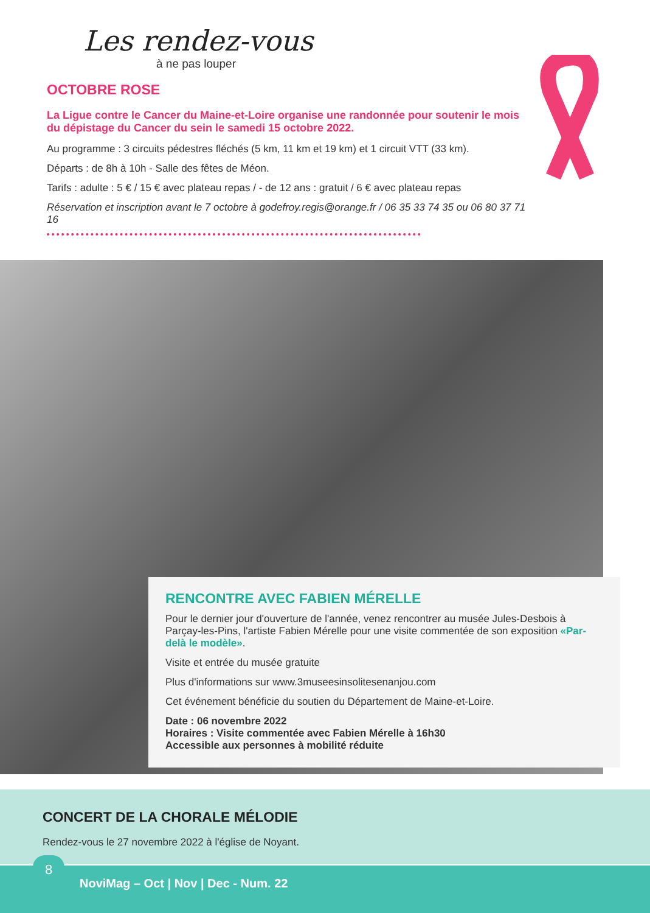Les rendez-vous
à ne pas louper
OCTOBRE ROSE
La Ligue contre le Cancer du Maine-et-Loire organise une randonnée pour soutenir le mois du dépistage du Cancer du sein le samedi 15 octobre 2022.
Au programme : 3 circuits pédestres fléchés (5 km, 11 km et 19 km) et 1 circuit VTT (33 km).
Départs : de 8h à 10h - Salle des fêtes de Méon.
Tarifs : adulte : 5 € / 15 € avec plateau repas / - de 12 ans : gratuit / 6 € avec plateau repas
Réservation et inscription avant le 7 octobre à godefroy.regis@orange.fr / 06 35 33 74 35 ou 06 80 37 71 16
RENCONTRE AVEC FABIEN MÉRELLE
Pour le dernier jour d'ouverture de l'année, venez rencontrer au musée Jules-Desbois à Parçay-les-Pins, l'artiste Fabien Mérelle pour une visite commentée de son exposition «Par-delà le modèle».
Visite et entrée du musée gratuite
Plus d'informations sur www.3museesinsolitesenanjou.com
Cet événement bénéficie du soutien du Département de Maine-et-Loire.
Date : 06 novembre 2022
Horaires : Visite commentée avec Fabien Mérelle à 16h30
Accessible aux personnes à mobilité réduite
CONCERT DE LA CHORALE MÉLODIE
Rendez-vous le 27 novembre 2022 à l'église de Noyant.
8
NoviMag – Oct | Nov | Dec - Num. 22